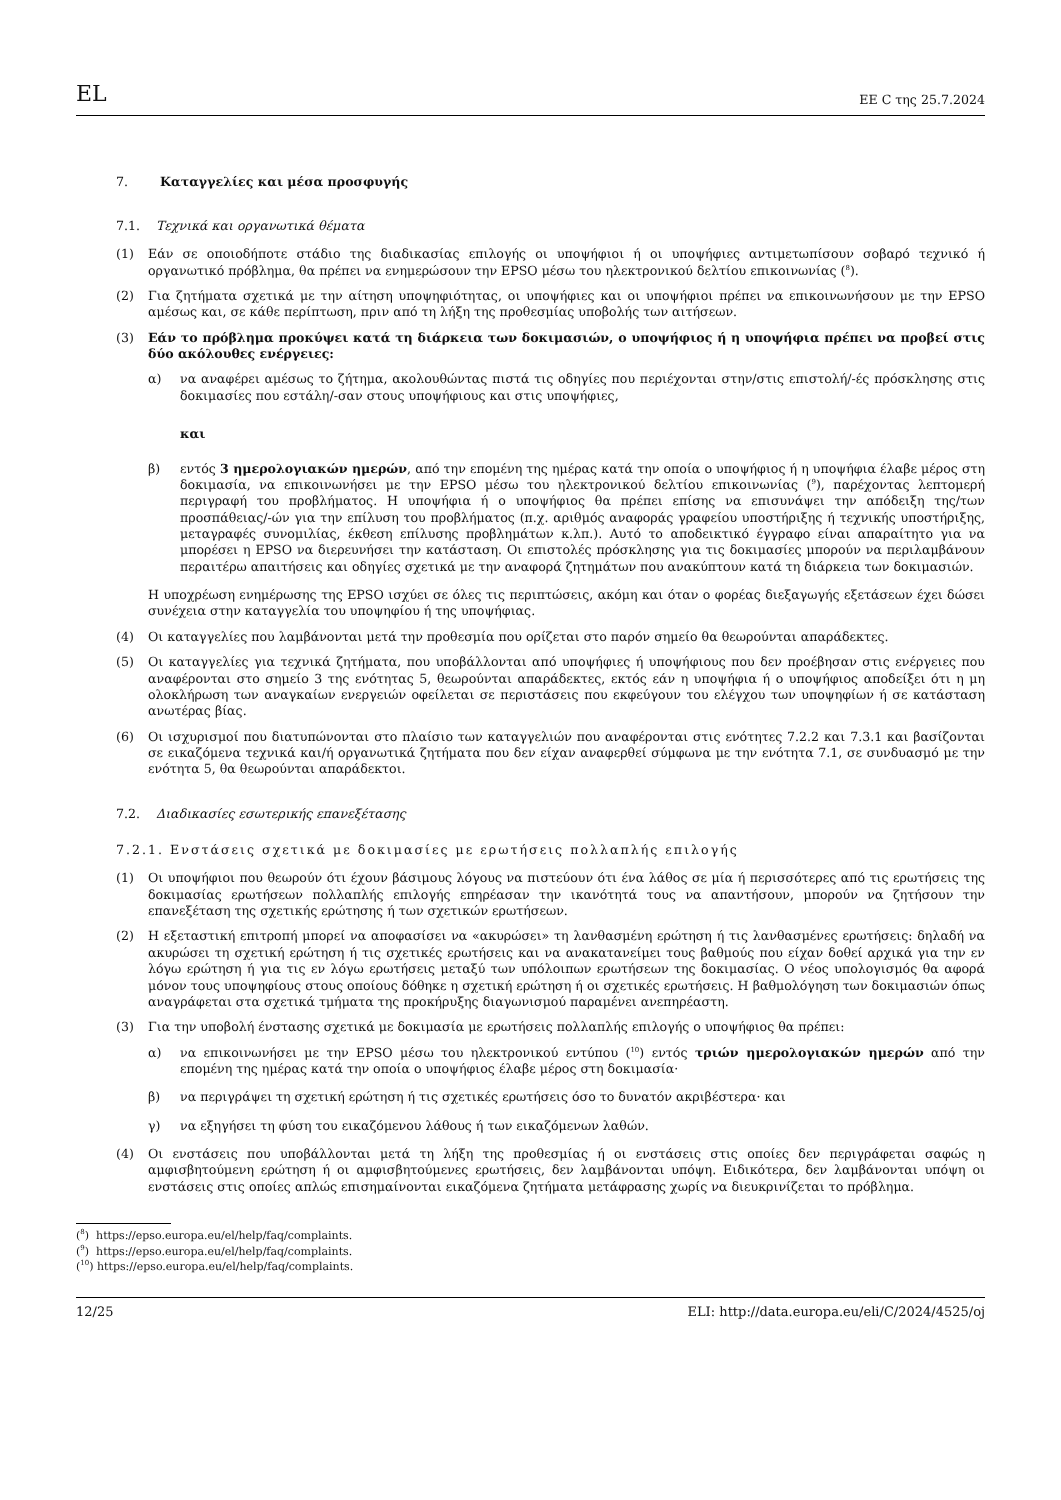EL ΕΕ C της 25.7.2024
7. Καταγγελίες και μέσα προσφυγής
7.1. Τεχνικά και οργανωτικά θέματα
(1) Εάν σε οποιοδήποτε στάδιο της διαδικασίας επιλογής οι υποψήφιοι ή οι υποψήφιες αντιμετωπίσουν σοβαρό τεχνικό ή οργανωτικό πρόβλημα, θα πρέπει να ενημερώσουν την EPSO μέσω του ηλεκτρονικού δελτίου επικοινωνίας (<sup>8</sup>).
(2) Για ζητήματα σχετικά με την αίτηση υποψηφιότητας, οι υποψήφιες και οι υποψήφιοι πρέπει να επικοινωνήσουν με την EPSO αμέσως και, σε κάθε περίπτωση, πριν από τη λήξη της προθεσμίας υποβολής των αιτήσεων.
(3) Εάν το πρόβλημα προκύψει κατά τη διάρκεια των δοκιμασιών, ο υποψήφιος ή η υποψήφια πρέπει να προβεί στις δύο ακόλουθες ενέργειες:
α) να αναφέρει αμέσως το ζήτημα, ακολουθώντας πιστά τις οδηγίες που περιέχονται στην/στις επιστολή/-ές πρόσκλησης στις δοκιμασίες που εστάλη/-σαν στους υποψήφιους και στις υποψήφιες,
και
β) εντός 3 ημερολογιακών ημερών, από την επομένη της ημέρας κατά την οποία ο υποψήφιος ή η υποψήφια έλαβε μέρος στη δοκιμασία, να επικοινωνήσει με την EPSO μέσω του ηλεκτρονικού δελτίου επικοινωνίας (<sup>9</sup>), παρέχοντας λεπτομερή περιγραφή του προβλήματος. Η υποψήφια ή ο υποψήφιος θα πρέπει επίσης να επισυνάψει την απόδειξη της/των προσπάθειας/-ών για την επίλυση του προβλήματος (π.χ. αριθμός αναφοράς γραφείου υποστήριξης ή τεχνικής υποστήριξης, μεταγραφές συνομιλίας, έκθεση επίλυσης προβλημάτων κ.λπ.). Αυτό το αποδεικτικό έγγραφο είναι απαραίτητο για να μπορέσει η EPSO να διερευνήσει την κατάσταση. Οι επιστολές πρόσκλησης για τις δοκιμασίες μπορούν να περιλαμβάνουν περαιτέρω απαιτήσεις και οδηγίες σχετικά με την αναφορά ζητημάτων που ανακύπτουν κατά τη διάρκεια των δοκιμασιών.
Η υποχρέωση ενημέρωσης της EPSO ισχύει σε όλες τις περιπτώσεις, ακόμη και όταν ο φορέας διεξαγωγής εξετάσεων έχει δώσει συνέχεια στην καταγγελία του υποψηφίου ή της υποψήφιας.
(4) Οι καταγγελίες που λαμβάνονται μετά την προθεσμία που ορίζεται στο παρόν σημείο θα θεωρούνται απαράδεκτες.
(5) Οι καταγγελίες για τεχνικά ζητήματα, που υποβάλλονται από υποψήφιες ή υποψήφιους που δεν προέβησαν στις ενέργειες που αναφέρονται στο σημείο 3 της ενότητας 5, θεωρούνται απαράδεκτες, εκτός εάν η υποψήφια ή ο υποψήφιος αποδείξει ότι η μη ολοκλήρωση των αναγκαίων ενεργειών οφείλεται σε περιστάσεις που εκφεύγουν του ελέγχου των υποψηφίων ή σε κατάσταση ανωτέρας βίας.
(6) Οι ισχυρισμοί που διατυπώνονται στο πλαίσιο των καταγγελιών που αναφέρονται στις ενότητες 7.2.2 και 7.3.1 και βασίζονται σε εικαζόμενα τεχνικά και/ή οργανωτικά ζητήματα που δεν είχαν αναφερθεί σύμφωνα με την ενότητα 7.1, σε συνδυασμό με την ενότητα 5, θα θεωρούνται απαράδεκτοι.
7.2. Διαδικασίες εσωτερικής επανεξέτασης
7.2.1. Ενστάσεις σχετικά με δοκιμασίες με ερωτήσεις πολλαπλής επιλογής
(1) Οι υποψήφιοι που θεωρούν ότι έχουν βάσιμους λόγους να πιστεύουν ότι ένα λάθος σε μία ή περισσότερες από τις ερωτήσεις της δοκιμασίας ερωτήσεων πολλαπλής επιλογής επηρέασαν την ικανότητά τους να απαντήσουν, μπορούν να ζητήσουν την επανεξέταση της σχετικής ερώτησης ή των σχετικών ερωτήσεων.
(2) Η εξεταστική επιτροπή μπορεί να αποφασίσει να «ακυρώσει» τη λανθασμένη ερώτηση ή τις λανθασμένες ερωτήσεις: δηλαδή να ακυρώσει τη σχετική ερώτηση ή τις σχετικές ερωτήσεις και να ανακατανείμει τους βαθμούς που είχαν δοθεί αρχικά για την εν λόγω ερώτηση ή για τις εν λόγω ερωτήσεις μεταξύ των υπόλοιπων ερωτήσεων της δοκιμασίας. Ο νέος υπολογισμός θα αφορά μόνον τους υποψηφίους στους οποίους δόθηκε η σχετική ερώτηση ή οι σχετικές ερωτήσεις. Η βαθμολόγηση των δοκιμασιών όπως αναγράφεται στα σχετικά τμήματα της προκήρυξης διαγωνισμού παραμένει ανεπηρέαστη.
(3) Για την υποβολή ένστασης σχετικά με δοκιμασία με ερωτήσεις πολλαπλής επιλογής ο υποψήφιος θα πρέπει:
α) να επικοινωνήσει με την EPSO μέσω του ηλεκτρονικού εντύπου (<sup>10</sup>) εντός τριών ημερολογιακών ημερών από την επομένη της ημέρας κατά την οποία ο υποψήφιος έλαβε μέρος στη δοκιμασία·
β) να περιγράψει τη σχετική ερώτηση ή τις σχετικές ερωτήσεις όσο το δυνατόν ακριβέστερα· και
γ) να εξηγήσει τη φύση του εικαζόμενου λάθους ή των εικαζόμενων λαθών.
(4) Οι ενστάσεις που υποβάλλονται μετά τη λήξη της προθεσμίας ή οι ενστάσεις στις οποίες δεν περιγράφεται σαφώς η αμφισβητούμενη ερώτηση ή οι αμφισβητούμενες ερωτήσεις, δεν λαμβάνονται υπόψη. Ειδικότερα, δεν λαμβάνονται υπόψη οι ενστάσεις στις οποίες απλώς επισημαίνονται εικαζόμενα ζητήματα μετάφρασης χωρίς να διευκρινίζεται το πρόβλημα.
(<sup>8</sup>) https://epso.europa.eu/el/help/faq/complaints.
(<sup>9</sup>) https://epso.europa.eu/el/help/faq/complaints.
(<sup>10</sup>) https://epso.europa.eu/el/help/faq/complaints.
12/25 ELI: http://data.europa.eu/eli/C/2024/4525/oj